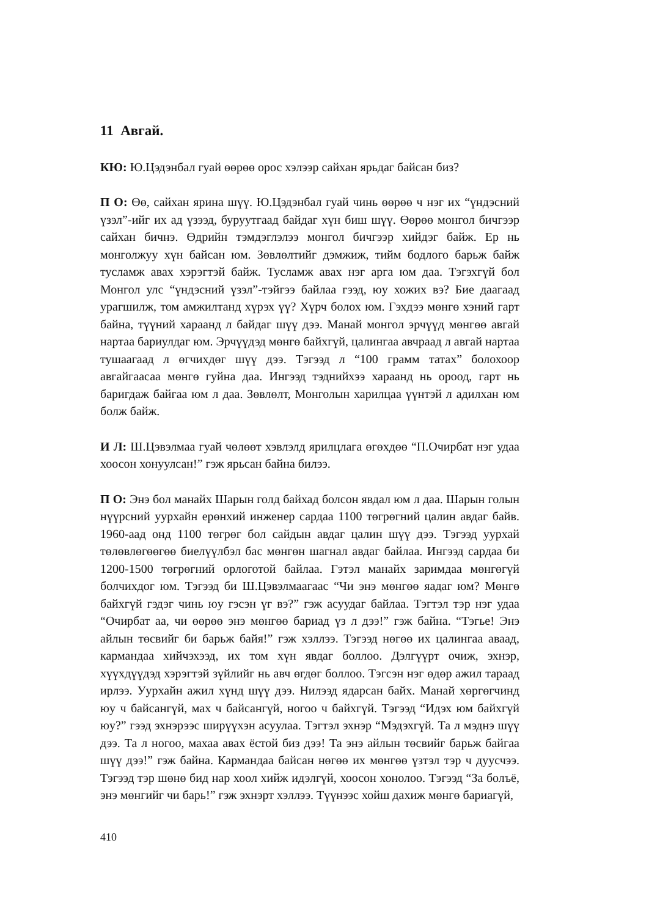11 Авгай.
КЮ: Ю.Цэдэнбал гуай өөрөө орос хэлээр сайхан ярьдаг байсан биз?
П О: Өө, сайхан ярина шүү. Ю.Цэдэнбал гуай чинь өөрөө ч нэг их “үндэсний үзэл”-ийг их ад үзээд, буруутгаад байдаг хүн биш шүү. Өөрөө монгол бичгээр сайхан бичнэ. Өдрийн тэмдэглэлээ монгол бичгээр хийдэг байж. Ер нь монголжуу хүн байсан юм. Зөвлөлтийг дэмжиж, тийм бодлого барьж байж тусламж авах хэрэгтэй байж. Тусламж авах нэг арга юм даа. Тэгэхгүй бол Монгол улс “үндэсний үзэл”-тэйгээ байлаа гээд, юу хожих вэ? Бие даагаад урагшилж, том амжилтанд хүрэх үү? Хүрч болох юм. Гэхдээ мөнгө хэний гарт байна, түүний хараанд л байдаг шүү дээ. Манай монгол эрчүүд мөнгөө авгай нартаа бариулдаг юм. Эрчүүдэд мөнгө байхгүй, цалингаа авчраад л авгай нартаа тушаагаад л өгчихдөг шүү дээ. Тэгээд л “100 грамм татах” болохоор авгайгаасаа мөнгө гуйна даа. Ингээд тэднийхээ хараанд нь ороод, гарт нь баригдаж байгаа юм л даа. Зөвлөлт, Монголын харилцаа үүнтэй л адилхан юм болж байж.
И Л: Ш.Цэвэлмаа гуай чөлөөт хэвлэлд ярилцлага өгөхдөө “П.Очирбат нэг удаа хоосон хонуулсан!” гэж ярьсан байна билээ.
П О: Энэ бол манайх Шарын голд байхад болсон явдал юм л даа. Шарын голын нүүрсний уурхайн ерөнхий инженер сардаа 1100 төгрөгний цалин авдаг байв. 1960-аад онд 1100 төгрөг бол сайдын авдаг цалин шүү дээ. Тэгээд уурхай төлөвлөгөөгөө биелүүлбэл бас мөнгөн шагнал авдаг байлаа. Ингээд сардаа би 1200-1500 төгрөгний орлоготой байлаа. Гэтэл манайх заримдаа мөнгөгүй болчихдог юм. Тэгээд би Ш.Цэвэлмаагаас “Чи энэ мөнгөө яадаг юм? Мөнгө байхгүй гэдэг чинь юу гэсэн үг вэ?” гэж асуудаг байлаа. Тэгтэл тэр нэг удаа “Очирбат аа, чи өөрөө энэ мөнгөө бариад үз л дээ!” гэж байна. “Тэгье! Энэ айлын төсвийг би барьж байя!” гэж хэллээ. Тэгээд нөгөө их цалингаа аваад, кармандаа хийчэхээд, их том хүн явдаг боллоо. Дэлгүүрт очиж, эхнэр, хүүхдүүдэд хэрэгтэй зүйлийг нь авч өгдөг боллоо. Тэгсэн нэг өдөр ажил тараад ирлээ. Уурхайн ажил хүнд шүү дээ. Нилээд ядарсан байх. Манай хөргөгчинд юу ч байсангүй, мах ч байсангүй, ногоо ч байхгүй. Тэгээд “Идэх юм байхгүй юу?” гээд эхнэрээс ширүүхэн асуулаа. Тэгтэл эхнэр “Мэдэхгүй. Та л мэднэ шүү дээ. Та л ногоо, махаа авах ёстой биз дээ! Та энэ айлын төсвийг барьж байгаа шүү дээ!” гэж байна. Кармандаа байсан нөгөө их мөнгөө үзтэл тэр ч дуусчээ. Тэгээд тэр шөнө бид нар хоол хийж идэлгүй, хоосон хонолоо. Тэгээд “За болъё, энэ мөнгийг чи барь!” гэж эхнэрт хэллээ. Түүнээс хойш дахиж мөнгө бариагүй,
410